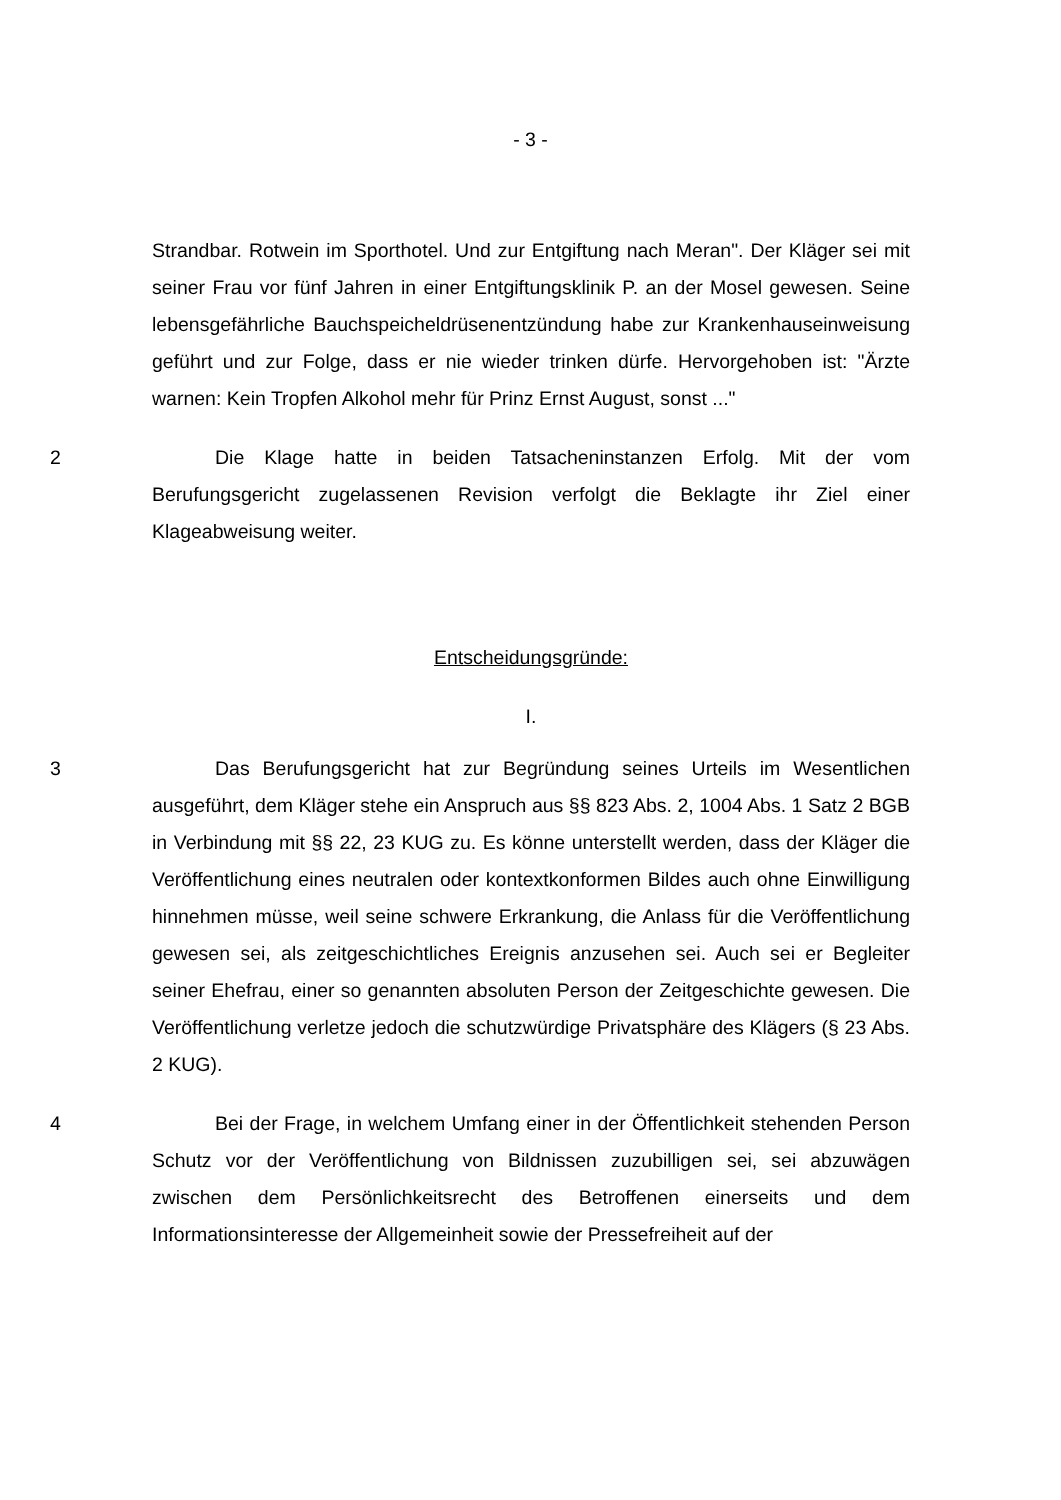- 3 -
Strandbar. Rotwein im Sporthotel. Und zur Entgiftung nach Meran". Der Kläger sei mit seiner Frau vor fünf Jahren in einer Entgiftungsklinik P. an der Mosel gewesen. Seine lebensgefährliche Bauchspeicheldrüsenentzündung habe zur Krankenhauseinweisung geführt und zur Folge, dass er nie wieder trinken dürfe. Hervorgehoben ist: "Ärzte warnen: Kein Tropfen Alkohol mehr für Prinz Ernst August, sonst ..."
2 Die Klage hatte in beiden Tatsacheninstanzen Erfolg. Mit der vom Berufungsgericht zugelassenen Revision verfolgt die Beklagte ihr Ziel einer Klageabweisung weiter.
Entscheidungsgründe:
I.
3 Das Berufungsgericht hat zur Begründung seines Urteils im Wesentlichen ausgeführt, dem Kläger stehe ein Anspruch aus §§ 823 Abs. 2, 1004 Abs. 1 Satz 2 BGB in Verbindung mit §§ 22, 23 KUG zu. Es könne unterstellt werden, dass der Kläger die Veröffentlichung eines neutralen oder kontextkonformen Bildes auch ohne Einwilligung hinnehmen müsse, weil seine schwere Erkrankung, die Anlass für die Veröffentlichung gewesen sei, als zeitgeschichtliches Ereignis anzusehen sei. Auch sei er Begleiter seiner Ehefrau, einer so genannten absoluten Person der Zeitgeschichte gewesen. Die Veröffentlichung verletze jedoch die schutzwürdige Privatsphäre des Klägers (§ 23 Abs. 2 KUG).
4 Bei der Frage, in welchem Umfang einer in der Öffentlichkeit stehenden Person Schutz vor der Veröffentlichung von Bildnissen zuzubilligen sei, sei abzuwägen zwischen dem Persönlichkeitsrecht des Betroffenen einerseits und dem Informationsinteresse der Allgemeinheit sowie der Pressefreiheit auf der